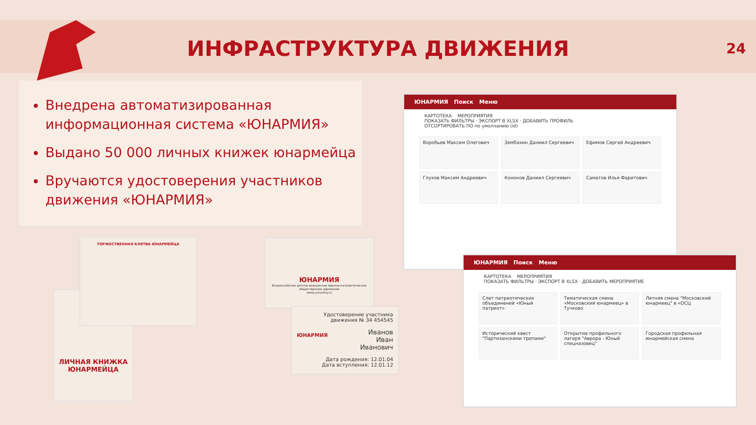ИНФРАСТРУКТУРА ДВИЖЕНИЯ
24
Внедрена автоматизированная информационная система «ЮНАРМИЯ»
Выдано 50 000 личных книжек юнармейца
Вручаются удостоверения участников движения «ЮНАРМИЯ»
ЛИЧНАЯ КНИЖКА ЮНАРМЕЙЦА
ТОРЖЕСТВЕННАЯ КЛЯТВА ЮНАРМЕЙЦА
ЮНАРМИЯ
Всероссийское детско-юношеское военно-патриотическое общественное движение
www.yunarmy.ru
Удостоверение участника движения № 34 454545
Иванов
Иван
Иванович
Дата рождения: 12.01.04
Дата вступления: 12.01.12
ЮНАРМИЯ
ЮНАРМИЯ Поиск Меню
КАРТОТЕКА МЕРОПРИЯТИЯ
ПОКАЗАТЬ ФИЛЬТРЫ · ЭКСПОРТ В XLSX · ДОБАВИТЬ ПРОФИЛЬ
ОТСОРТИРОВАТЬ ПО по умолчанию (id)
Воробьев Максим Олегович
Зембахин Даниил Сергеевич
Ефимов Сергей Андреевич
Глухов Максим Андреевич
Кононов Даниил Сергеевич
Саматов Илья Фаритович
ЮНАРМИЯ Поиск Меню
КАРТОТЕКА МЕРОПРИЯТИЯ
ПОКАЗАТЬ ФИЛЬТРЫ · ЭКСПОРТ В XLSX · ДОБАВИТЬ МЕРОПРИЯТИЕ
Слет патриотических объединений «Юный патриот»
Тематическая смена «Московский юнармеец» в Тучково
Летняя смена "Московский юнармеец" в «ОСЦ
Исторический квест "Партизанскими тропами"
Открытие профильного лагеря "Аврора - Юный спецназовец"
Городская профильная юнармейская смена